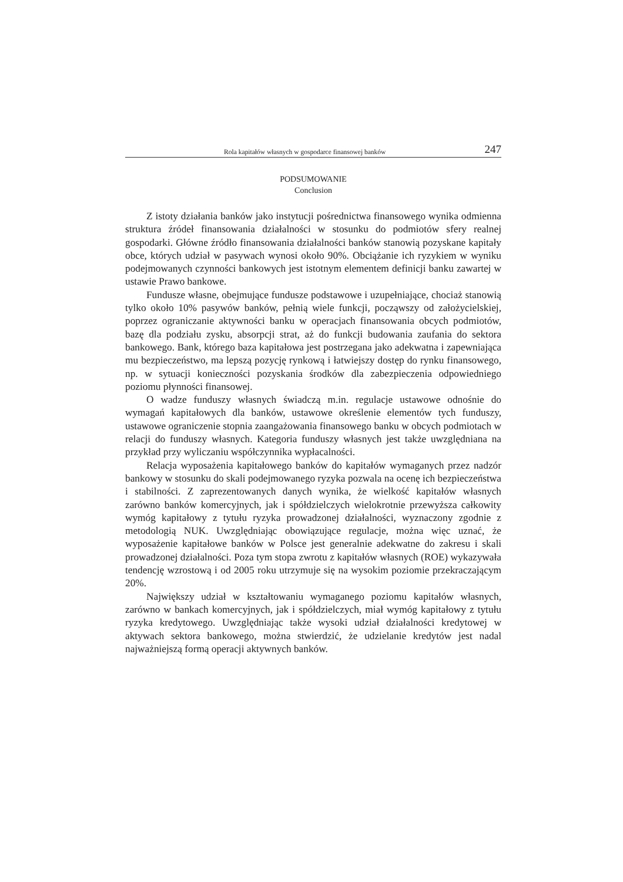Rola kapitałów własnych w gospodarce finansowej banków 247
PODSUMOWANIE
Conclusion
Z istoty działania banków jako instytucji pośrednictwa finansowego wynika odmienna struktura źródeł finansowania działalności w stosunku do podmiotów sfery realnej gospodarki. Główne źródło finansowania działalności banków stanowią pozyskane kapitały obce, których udział w pasywach wynosi około 90%. Obciążanie ich ryzykiem w wyniku podejmowanych czynności bankowych jest istotnym elementem definicji banku zawartej w ustawie Prawo bankowe.
Fundusze własne, obejmujące fundusze podstawowe i uzupełniające, chociaż stanowią tylko około 10% pasywów banków, pełnią wiele funkcji, począwszy od założycielskiej, poprzez ograniczanie aktywności banku w operacjach finansowania obcych podmiotów, bazę dla podziału zysku, absorpcji strat, aż do funkcji budowania zaufania do sektora bankowego. Bank, którego baza kapitałowa jest postrzegana jako adekwatna i zapewniająca mu bezpieczeństwo, ma lepszą pozycję rynkową i łatwiejszy dostęp do rynku finansowego, np. w sytuacji konieczności pozyskania środków dla zabezpieczenia odpowiedniego poziomu płynności finansowej.
O wadze funduszy własnych świadczą m.in. regulacje ustawowe odnośnie do wymagań kapitałowych dla banków, ustawowe określenie elementów tych funduszy, ustawowe ograniczenie stopnia zaangażowania finansowego banku w obcych podmiotach w relacji do funduszy własnych. Kategoria funduszy własnych jest także uwzględniana na przykład przy wyliczaniu współczynnika wypłacalności.
Relacja wyposażenia kapitałowego banków do kapitałów wymaganych przez nadzór bankowy w stosunku do skali podejmowanego ryzyka pozwala na ocenę ich bezpieczeństwa i stabilności. Z zaprezentowanych danych wynika, że wielkość kapitałów własnych zarówno banków komercyjnych, jak i spółdzielczych wielokrotnie przewyższa całkowity wymóg kapitałowy z tytułu ryzyka prowadzonej działalności, wyznaczony zgodnie z metodologią NUK. Uwzględniając obowiązujące regulacje, można więc uznać, że wyposażenie kapitałowe banków w Polsce jest generalnie adekwatne do zakresu i skali prowadzonej działalności. Poza tym stopa zwrotu z kapitałów własnych (ROE) wykazywała tendencję wzrostową i od 2005 roku utrzymuje się na wysokim poziomie przekraczającym 20%.
Największy udział w kształtowaniu wymaganego poziomu kapitałów własnych, zarówno w bankach komercyjnych, jak i spółdzielczych, miał wymóg kapitałowy z tytułu ryzyka kredytowego. Uwzględniając także wysoki udział działalności kredytowej w aktywach sektora bankowego, można stwierdzić, że udzielanie kredytów jest nadal najważniejszą formą operacji aktywnych banków.